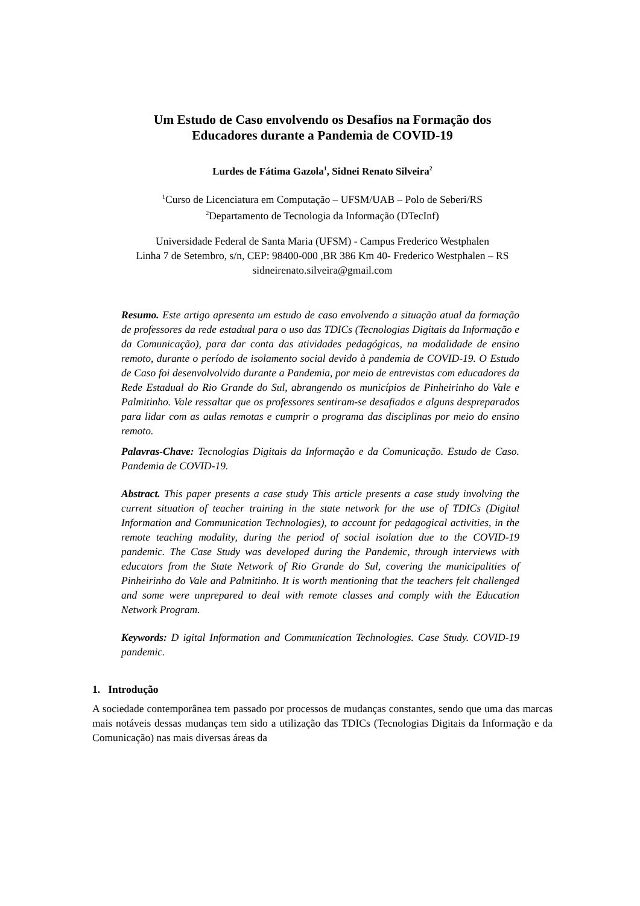Um Estudo de Caso envolvendo os Desafios na Formação dos
Educadores durante a Pandemia de COVID-19
Lurdes de Fátima Gazola<sup>1</sup>, Sidnei Renato Silveira<sup>2</sup>
<sup>1</sup> Curso de Licenciatura em Computação – UFSM/UAB – Polo de Seberi/RS
<sup>2</sup> Departamento de Tecnologia da Informação (DTecInf)
Universidade Federal de Santa Maria (UFSM) - Campus Frederico Westphalen
Linha 7 de Setembro, s/n, CEP: 98400-000 ,BR 386 Km 40- Frederico Westphalen – RS
sidneirenato.silveira@gmail.com
Resumo. Este artigo apresenta um estudo de caso envolvendo a situação atual da formação de professores da rede estadual para o uso das TDICs (Tecnologias Digitais da Informação e da Comunicação), para dar conta das atividades pedagógicas, na modalidade de ensino remoto, durante o período de isolamento social devido à pandemia de COVID-19. O Estudo de Caso foi desenvolvolvido durante a Pandemia, por meio de entrevistas com educadores da Rede Estadual do Rio Grande do Sul, abrangendo os municípios de Pinheirinho do Vale e Palmitinho. Vale ressaltar que os professores sentiram-se desafiados e alguns despreparados para lidar com as aulas remotas e cumprir o programa das disciplinas por meio do ensino remoto.
Palavras-Chave: Tecnologias Digitais da Informação e da Comunicação. Estudo de Caso. Pandemia de COVID-19.
Abstract. This paper presents a case study This article presents a case study involving the current situation of teacher training in the state network for the use of TDICs (Digital Information and Communication Technologies), to account for pedagogical activities, in the remote teaching modality, during the period of social isolation due to the COVID-19 pandemic. The Case Study was developed during the Pandemic, through interviews with educators from the State Network of Rio Grande do Sul, covering the municipalities of Pinheirinho do Vale and Palmitinho. It is worth mentioning that the teachers felt challenged and some were unprepared to deal with remote classes and comply with the Education Network Program.
Keywords: D igital Information and Communication Technologies. Case Study. COVID-19 pandemic.
1. Introdução
A sociedade contemporânea tem passado por processos de mudanças constantes, sendo que uma das marcas mais notáveis dessas mudanças tem sido a utilização das TDICs (Tecnologias Digitais da Informação e da Comunicação) nas mais diversas áreas da